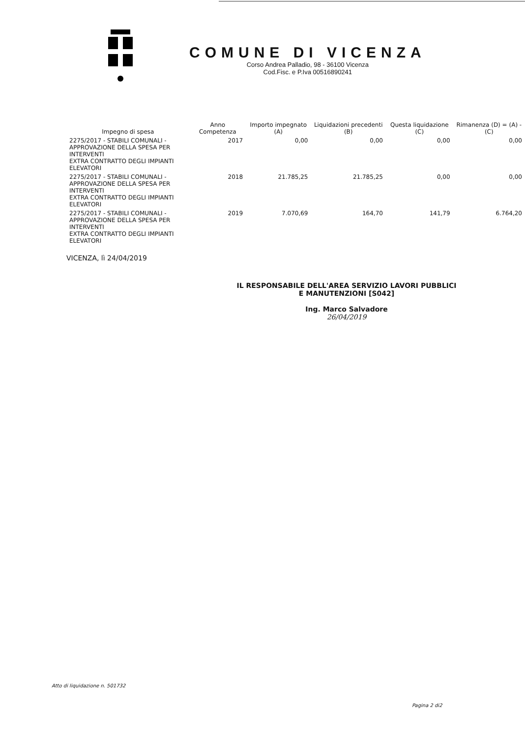COMUNE DI VICENZA
Corso Andrea Palladio, 98 - 36100 Vicenza
Cod.Fisc. e P.Iva 00516890241
| Impegno di spesa | Anno Competenza | Importo impegnato (A) | Liquidazioni precedenti (B) | Questa liquidazione (C) | Rimanenza (D) = (A) - (C) |
| --- | --- | --- | --- | --- | --- |
| 2275/2017 - STABILI COMUNALI - APPROVAZIONE DELLA SPESA PER INTERVENTI EXTRA CONTRATTO DEGLI IMPIANTI ELEVATORI | 2017 | 0,00 | 0,00 | 0,00 | 0,00 |
| 2275/2017 - STABILI COMUNALI - APPROVAZIONE DELLA SPESA PER INTERVENTI EXTRA CONTRATTO DEGLI IMPIANTI ELEVATORI | 2018 | 21.785,25 | 21.785,25 | 0,00 | 0,00 |
| 2275/2017 - STABILI COMUNALI - APPROVAZIONE DELLA SPESA PER INTERVENTI EXTRA CONTRATTO DEGLI IMPIANTI ELEVATORI | 2019 | 7.070,69 | 164,70 | 141,79 | 6.764,20 |
VICENZA, lì 24/04/2019
IL RESPONSABILE DELL'AREA SERVIZIO LAVORI PUBBLICI
E MANUTENZIONI [S042]
Ing. Marco Salvadore
26/04/2019
Atto di liquidazione n. 501732
Pagina 2 di2